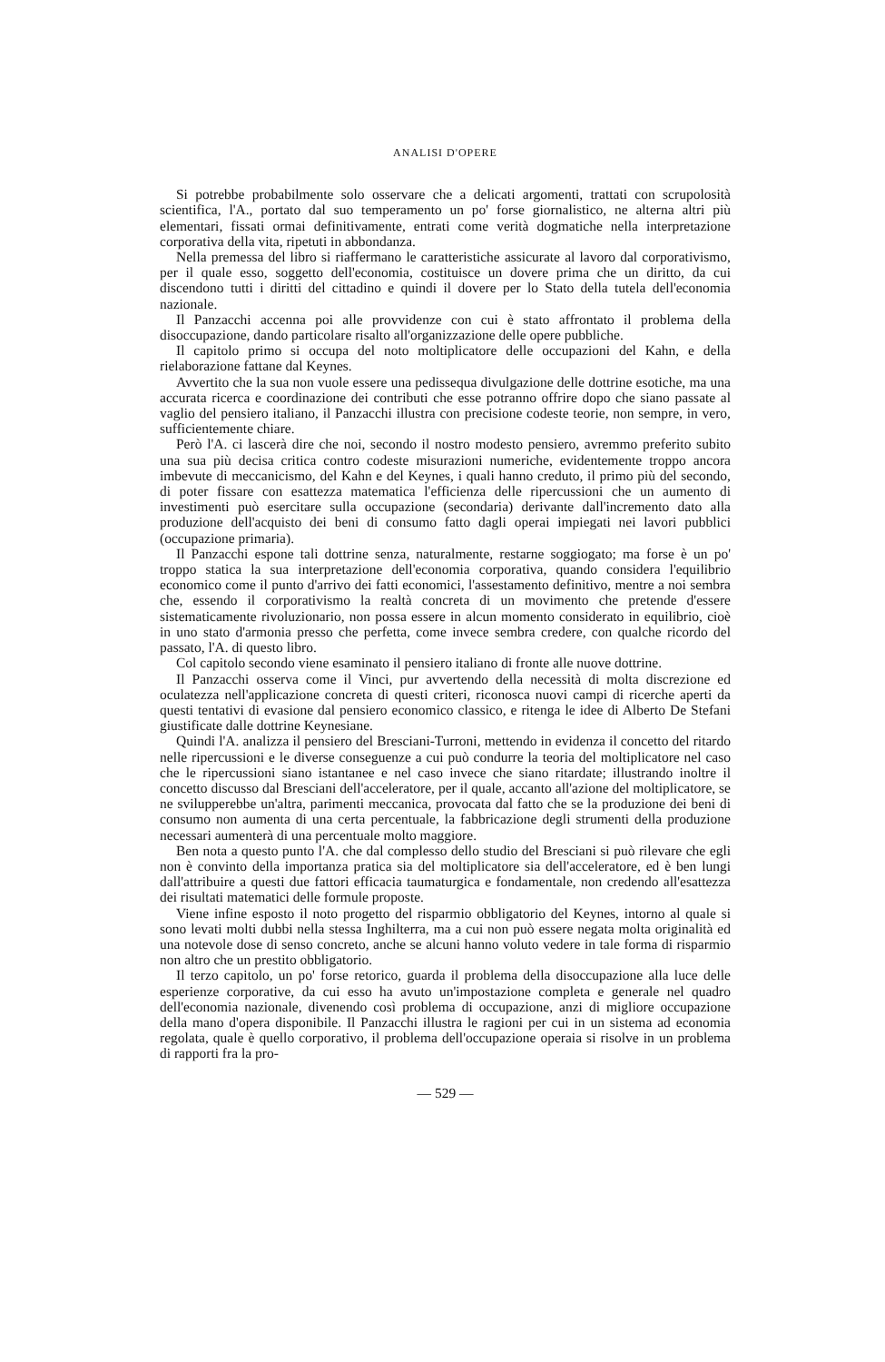ANALISI D'OPERE
Si potrebbe probabilmente solo osservare che a delicati argomenti, trattati con scrupolosità scientifica, l'A., portato dal suo temperamento un po' forse giornalistico, ne alterna altri più elementari, fissati ormai definitivamente, entrati come verità dogmatiche nella interpretazione corporativa della vita, ripetuti in abbondanza.
Nella premessa del libro si riaffermano le caratteristiche assicurate al lavoro dal corporativismo, per il quale esso, soggetto dell'economia, costituisce un dovere prima che un diritto, da cui discendono tutti i diritti del cittadino e quindi il dovere per lo Stato della tutela dell'economia nazionale.
Il Panzacchi accenna poi alle provvidenze con cui è stato affrontato il problema della disoccupazione, dando particolare risalto all'organizzazione delle opere pubbliche.
Il capitolo primo si occupa del noto moltiplicatore delle occupazioni del Kahn, e della rielaborazione fattane dal Keynes.
Avvertito che la sua non vuole essere una pedissequa divulgazione delle dottrine esotiche, ma una accurata ricerca e coordinazione dei contributi che esse potranno offrire dopo che siano passate al vaglio del pensiero italiano, il Panzacchi illustra con precisione codeste teorie, non sempre, in vero, sufficientemente chiare.
Però l'A. ci lascerà dire che noi, secondo il nostro modesto pensiero, avremmo preferito subito una sua più decisa critica contro codeste misurazioni numeriche, evidentemente troppo ancora imbevute di meccanicismo, del Kahn e del Keynes, i quali hanno creduto, il primo più del secondo, di poter fissare con esattezza matematica l'efficienza delle ripercussioni che un aumento di investimenti può esercitare sulla occupazione (secondaria) derivante dall'incremento dato alla produzione dell'acquisto dei beni di consumo fatto dagli operai impiegati nei lavori pubblici (occupazione primaria).
Il Panzacchi espone tali dottrine senza, naturalmente, restarne soggiogato; ma forse è un po' troppo statica la sua interpretazione dell'economia corporativa, quando considera l'equilibrio economico come il punto d'arrivo dei fatti economici, l'assestamento definitivo, mentre a noi sembra che, essendo il corporativismo la realtà concreta di un movimento che pretende d'essere sistematicamente rivoluzionario, non possa essere in alcun momento considerato in equilibrio, cioè in uno stato d'armonia presso che perfetta, come invece sembra credere, con qualche ricordo del passato, l'A. di questo libro.
Col capitolo secondo viene esaminato il pensiero italiano di fronte alle nuove dottrine.
Il Panzacchi osserva come il Vinci, pur avvertendo della necessità di molta discrezione ed oculatezza nell'applicazione concreta di questi criteri, riconosca nuovi campi di ricerche aperti da questi tentativi di evasione dal pensiero economico classico, e ritenga le idee di Alberto De Stefani giustificate dalle dottrine Keynesiane.
Quindi l'A. analizza il pensiero del Bresciani-Turroni, mettendo in evidenza il concetto del ritardo nelle ripercussioni e le diverse conseguenze a cui può condurre la teoria del moltiplicatore nel caso che le ripercussioni siano istantanee e nel caso invece che siano ritardate; illustrando inoltre il concetto discusso dal Bresciani dell'acceleratore, per il quale, accanto all'azione del moltiplicatore, se ne svilupperebbe un'altra, parimenti meccanica, provocata dal fatto che se la produzione dei beni di consumo non aumenta di una certa percentuale, la fabbricazione degli strumenti della produzione necessari aumenterà di una percentuale molto maggiore.
Ben nota a questo punto l'A. che dal complesso dello studio del Bresciani si può rilevare che egli non è convinto della importanza pratica sia del moltiplicatore sia dell'acceleratore, ed è ben lungi dall'attribuire a questi due fattori efficacia taumaturgica e fondamentale, non credendo all'esattezza dei risultati matematici delle formule proposte.
Viene infine esposto il noto progetto del risparmio obbligatorio del Keynes, intorno al quale si sono levati molti dubbi nella stessa Inghilterra, ma a cui non può essere negata molta originalità ed una notevole dose di senso concreto, anche se alcuni hanno voluto vedere in tale forma di risparmio non altro che un prestito obbligatorio.
Il terzo capitolo, un po' forse retorico, guarda il problema della disoccupazione alla luce delle esperienze corporative, da cui esso ha avuto un'impostazione completa e generale nel quadro dell'economia nazionale, divenendo così problema di occupazione, anzi di migliore occupazione della mano d'opera disponibile. Il Panzacchi illustra le ragioni per cui in un sistema ad economia regolata, quale è quello corporativo, il problema dell'occupazione operaia si risolve in un problema di rapporti fra la pro-
— 529 —